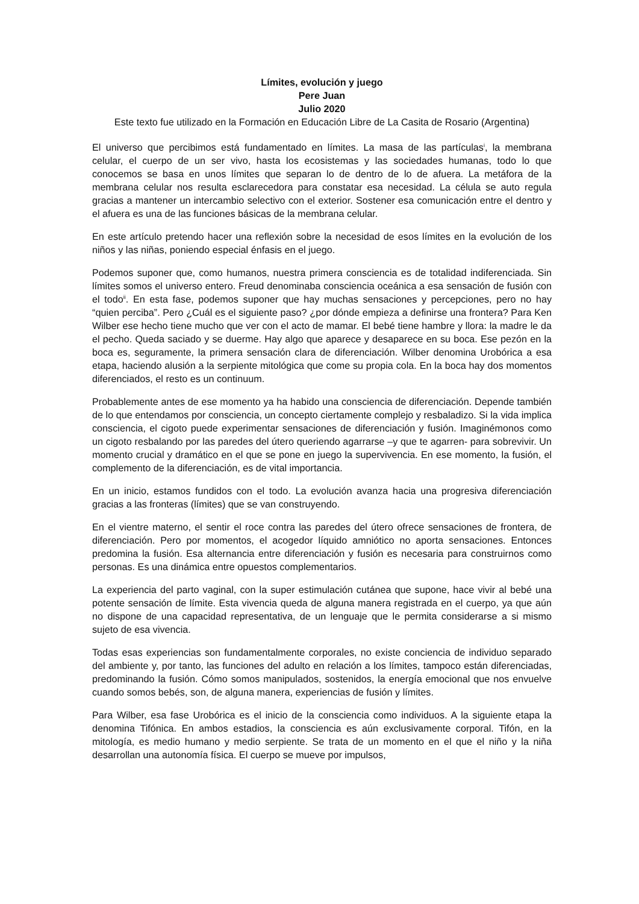Límites, evolución y juego
Pere Juan
Julio 2020
Este texto fue utilizado en la Formación en Educación Libre de La Casita de Rosario (Argentina)
El universo que percibimos está fundamentado en límites. La masa de las partículas<sup>i</sup>, la membrana celular, el cuerpo de un ser vivo, hasta los ecosistemas y las sociedades humanas, todo lo que conocemos se basa en unos límites que separan lo de dentro de lo de afuera. La metáfora de la membrana celular nos resulta esclarecedora para constatar esa necesidad. La célula se auto regula gracias a mantener un intercambio selectivo con el exterior. Sostener esa comunicación entre el dentro y el afuera es una de las funciones básicas de la membrana celular.
En este artículo pretendo hacer una reflexión sobre la necesidad de esos límites en la evolución de los niños y las niñas, poniendo especial énfasis en el juego.
Podemos suponer que, como humanos, nuestra primera consciencia es de totalidad indiferenciada. Sin límites somos el universo entero. Freud denominaba consciencia oceánica a esa sensación de fusión con el todo<sup>ii</sup>. En esta fase, podemos suponer que hay muchas sensaciones y percepciones, pero no hay “quien perciba”. Pero ¿Cuál es el siguiente paso? ¿por dónde empieza a definirse una frontera? Para Ken Wilber ese hecho tiene mucho que ver con el acto de mamar. El bebé tiene hambre y llora: la madre le da el pecho. Queda saciado y se duerme. Hay algo que aparece y desaparece en su boca. Ese pezón en la boca es, seguramente, la primera sensación clara de diferenciación. Wilber denomina Urobórica a esa etapa, haciendo alusión a la serpiente mitológica que come su propia cola. En la boca hay dos momentos diferenciados, el resto es un continuum.
Probablemente antes de ese momento ya ha habido una consciencia de diferenciación. Depende también de lo que entendamos por consciencia, un concepto ciertamente complejo y resbaladizo. Si la vida implica consciencia, el cigoto puede experimentar sensaciones de diferenciación y fusión. Imaginémonos como un cigoto resbalando por las paredes del útero queriendo agarrarse –y que te agarren- para sobrevivir. Un momento crucial y dramático en el que se pone en juego la supervivencia. En ese momento, la fusión, el complemento de la diferenciación, es de vital importancia.
En un inicio, estamos fundidos con el todo. La evolución avanza hacia una progresiva diferenciación gracias a las fronteras (límites) que se van construyendo.
En el vientre materno, el sentir el roce contra las paredes del útero ofrece sensaciones de frontera, de diferenciación. Pero por momentos, el acogedor líquido amniótico no aporta sensaciones. Entonces predomina la fusión. Esa alternancia entre diferenciación y fusión es necesaria para construirnos como personas. Es una dinámica entre opuestos complementarios.
La experiencia del parto vaginal, con la super estimulación cutánea que supone, hace vivir al bebé una potente sensación de límite. Esta vivencia queda de alguna manera registrada en el cuerpo, ya que aún no dispone de una capacidad representativa, de un lenguaje que le permita considerarse a si mismo sujeto de esa vivencia.
Todas esas experiencias son fundamentalmente corporales, no existe conciencia de individuo separado del ambiente y, por tanto, las funciones del adulto en relación a los límites, tampoco están diferenciadas, predominando la fusión. Cómo somos manipulados, sostenidos, la energía emocional que nos envuelve cuando somos bebés, son, de alguna manera, experiencias de fusión y límites.
Para Wilber, esa fase Urobórica es el inicio de la consciencia como individuos. A la siguiente etapa la denomina Tifónica. En ambos estadios, la consciencia es aún exclusivamente corporal. Tifón, en la mitología, es medio humano y medio serpiente. Se trata de un momento en el que el niño y la niña desarrollan una autonomía física. El cuerpo se mueve por impulsos,